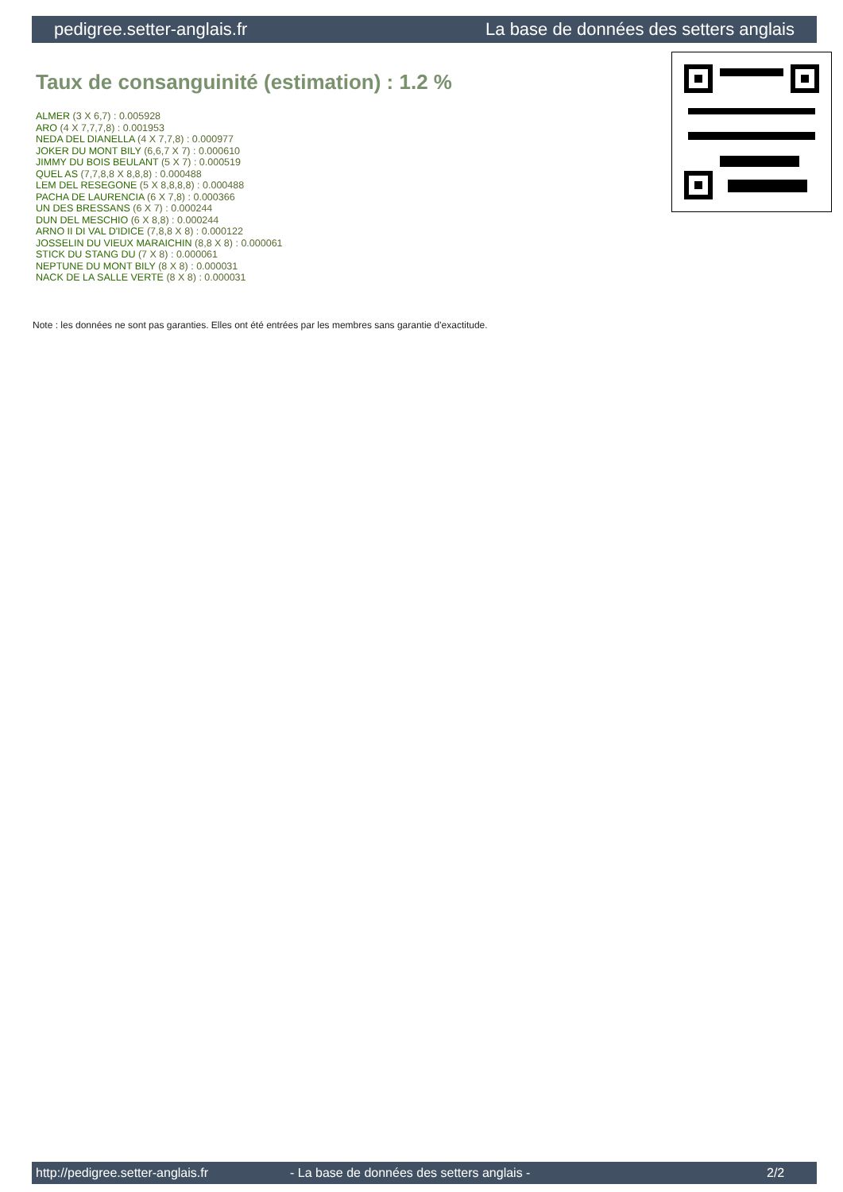pedigree.setter-anglais.fr La base de données des setters anglais
Taux de consanguinité (estimation) : 1.2 %
ALMER (3 X 6,7) : 0.005928
ARO (4 X 7,7,7,8) : 0.001953
NEDA DEL DIANELLA (4 X 7,7,8) : 0.000977
JOKER DU MONT BILY (6,6,7 X 7) : 0.000610
JIMMY DU BOIS BEULANT (5 X 7) : 0.000519
QUEL AS (7,7,8,8 X 8,8,8) : 0.000488
LEM DEL RESEGONE (5 X 8,8,8,8) : 0.000488
PACHA DE LAURENCIA (6 X 7,8) : 0.000366
UN DES BRESSANS (6 X 7) : 0.000244
DUN DEL MESCHIO (6 X 8,8) : 0.000244
ARNO II DI VAL D'IDICE (7,8,8 X 8) : 0.000122
JOSSELIN DU VIEUX MARAICHIN (8,8 X 8) : 0.000061
STICK DU STANG DU (7 X 8) : 0.000061
NEPTUNE DU MONT BILY (8 X 8) : 0.000031
NACK DE LA SALLE VERTE (8 X 8) : 0.000031
Note : les données ne sont pas garanties. Elles ont été entrées par les membres sans garantie d'exactitude.
http://pedigree.setter-anglais.fr - La base de données des setters anglais - 2/2